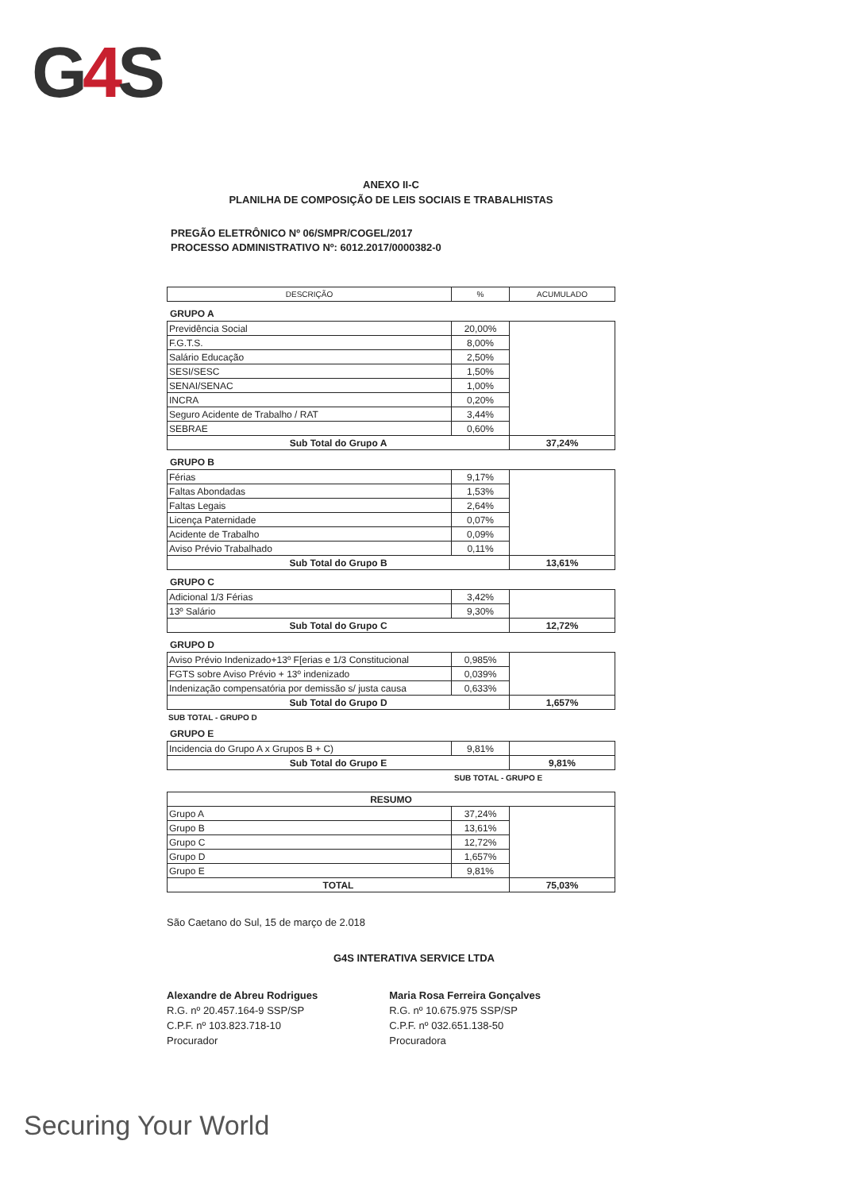G4 S
ANEXO II-C
PLANILHA DE COMPOSIÇÃO DE LEIS SOCIAIS E TRABALHISTAS
PREGÃO ELETRÔNICO Nº 06/SMPR/COGEL/2017
PROCESSO ADMINISTRATIVO Nº: 6012.2017/0000382-0
| DESCRIÇÃO | % | ACUMULADO |
| --- | --- | --- |
GRUPO A
| Previdência Social | 20,00% | |
| F.G.T.S. | 8,00% | |
| Salário Educação | 2,50% | |
| SESI/SESC | 1,50% | |
| SENAI/SENAC | 1,00% | |
| INCRA | 0,20% | |
| Seguro Acidente de Trabalho / RAT | 3,44% | |
| SEBRAE | 0,60% | |
| Sub Total do Grupo A | | 37,24% |
GRUPO B
| Férias | 9,17% | |
| Faltas Abondadas | 1,53% | |
| Faltas Legais | 2,64% | |
| Licença Paternidade | 0,07% | |
| Acidente de Trabalho | 0,09% | |
| Aviso Prévio Trabalhado | 0,11% | |
| Sub Total do Grupo B | | 13,61% |
GRUPO C
| Adicional 1/3 Férias | 3,42% | |
| 13º Salário | 9,30% | |
| Sub Total do Grupo C | | 12,72% |
GRUPO D
| Aviso Prévio Indenizado+13º F[erias e 1/3 Constitucional | 0,985% | |
| FGTS sobre Aviso Prévio + 13º indenizado | 0,039% | |
| Indenização compensatória por demissão s/ justa causa | 0,633% | |
| Sub Total do Grupo D | | 1,657% |
SUB TOTAL - GRUPO D
GRUPO E
| Incidencia do Grupo A x Grupos B + C) | 9,81% | |
| Sub Total do Grupo E | | 9,81% |
SUB TOTAL - GRUPO E
| RESUMO | | |
| Grupo A | 37,24% | |
| Grupo B | 13,61% | |
| Grupo C | 12,72% | |
| Grupo D | 1,657% | |
| Grupo E | 9,81% | |
| TOTAL | | 75,03% |
São Caetano do Sul, 15 de março de 2.018
G4S INTERATIVA SERVICE LTDA
Alexandre de Abreu Rodrigues
R.G. nº 20.457.164-9 SSP/SP
C.P.F. nº 103.823.718-10
Procurador
Maria Rosa Ferreira Gonçalves
R.G. nº 10.675.975 SSP/SP
C.P.F. nº 032.651.138-50
Procuradora
Securing Your World